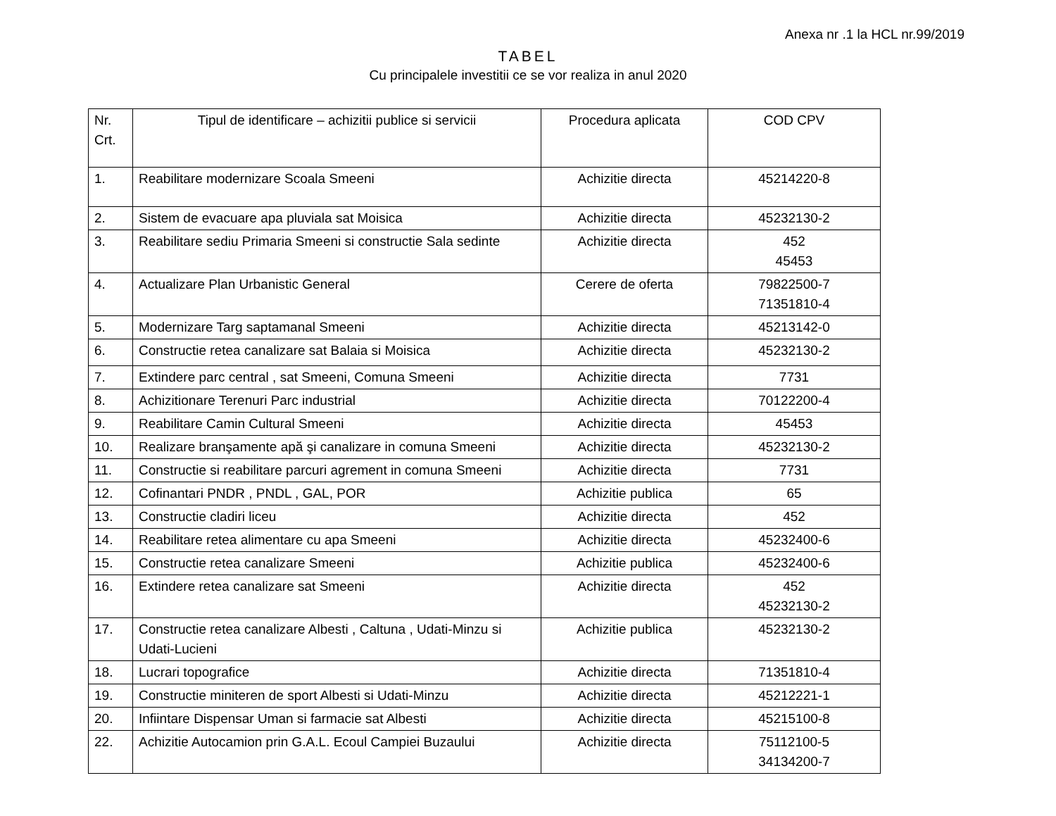Anexa nr .1 la HCL nr.99/2019
TABEL
Cu principalele investitii ce se vor realiza in anul 2020
| Nr. Crt. | Tipul de identificare – achizitii publice si servicii | Procedura aplicata | COD CPV |
| --- | --- | --- | --- |
| 1. | Reabilitare modernizare Scoala Smeeni | Achizitie directa | 45214220-8 |
| 2. | Sistem de evacuare apa pluviala sat Moisica | Achizitie directa | 45232130-2 |
| 3. | Reabilitare sediu Primaria Smeeni si constructie Sala sedinte | Achizitie directa | 452 45453 |
| 4. | Actualizare Plan Urbanistic General | Cerere de oferta | 79822500-7 71351810-4 |
| 5. | Modernizare Targ saptamanal Smeeni | Achizitie directa | 45213142-0 |
| 6. | Constructie retea canalizare sat Balaia si Moisica | Achizitie directa | 45232130-2 |
| 7. | Extindere parc central , sat Smeeni, Comuna Smeeni | Achizitie directa | 7731 |
| 8. | Achizitionare Terenuri Parc industrial | Achizitie directa | 70122200-4 |
| 9. | Reabilitare Camin Cultural Smeeni | Achizitie directa | 45453 |
| 10. | Realizare branşamente apă şi canalizare in comuna Smeeni | Achizitie directa | 45232130-2 |
| 11. | Constructie si reabilitare parcuri agrement in comuna Smeeni | Achizitie directa | 7731 |
| 12. | Cofinantari PNDR , PNDL , GAL, POR | Achizitie publica | 65 |
| 13. | Constructie cladiri liceu | Achizitie directa | 452 |
| 14. | Reabilitare retea alimentare cu apa Smeeni | Achizitie directa | 45232400-6 |
| 15. | Constructie retea canalizare Smeeni | Achizitie publica | 45232400-6 |
| 16. | Extindere retea canalizare sat Smeeni | Achizitie directa | 452 45232130-2 |
| 17. | Constructie retea canalizare Albesti , Caltuna , Udati-Minzu si Udati-Lucieni | Achizitie publica | 45232130-2 |
| 18. | Lucrari topografice | Achizitie directa | 71351810-4 |
| 19. | Constructie miniteren de sport Albesti si Udati-Minzu | Achizitie directa | 45212221-1 |
| 20. | Infiintare Dispensar Uman si farmacie sat Albesti | Achizitie directa | 45215100-8 |
| 22. | Achizitie Autocamion prin G.A.L. Ecoul Campiei Buzaului | Achizitie directa | 75112100-5 34134200-7 |